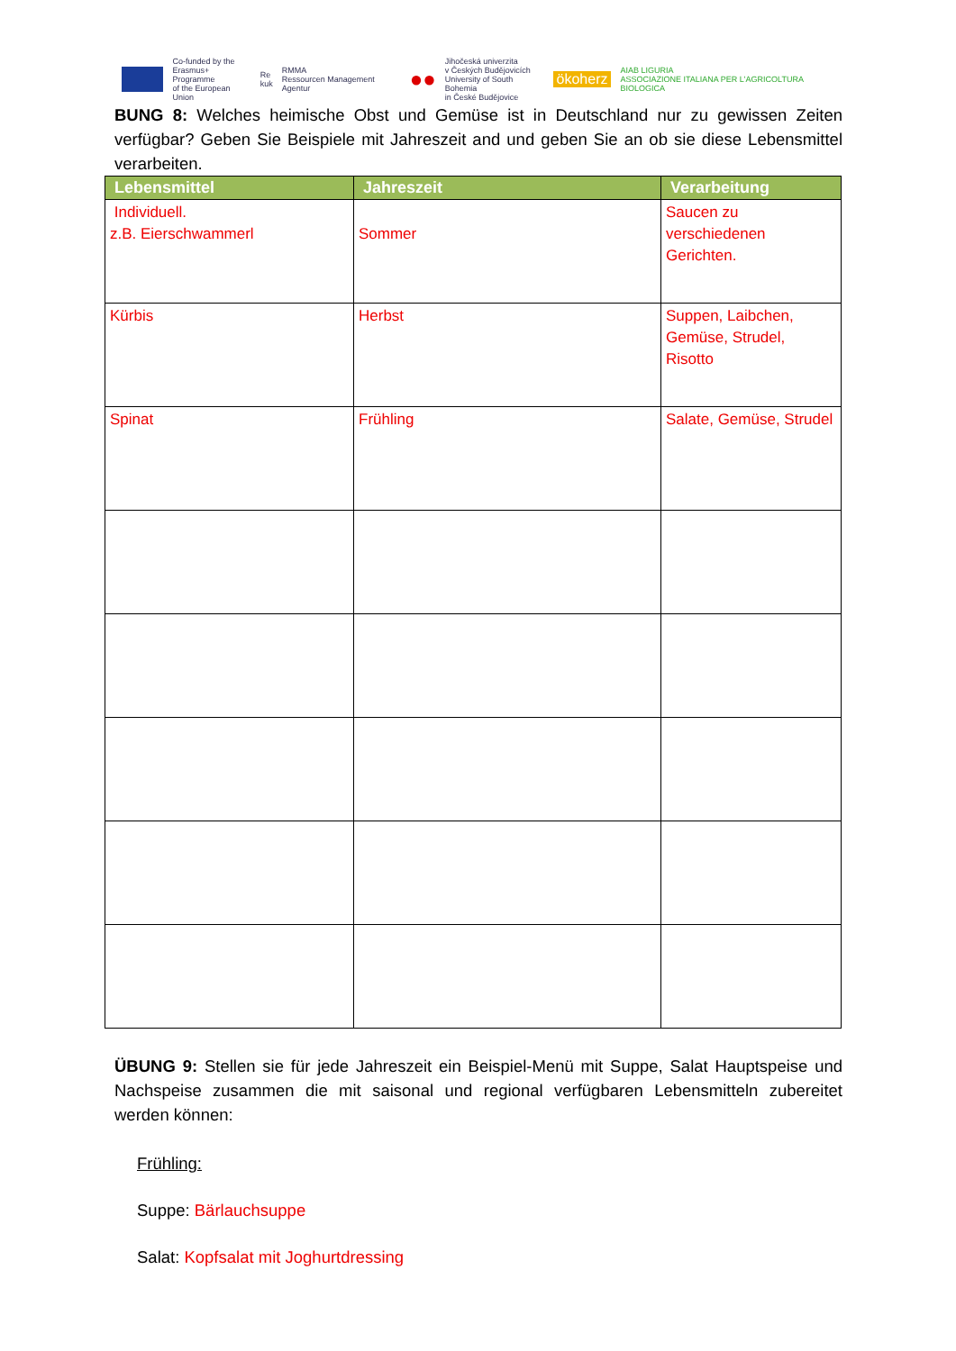Co-funded by the
Erasmus+ Programme
of the European Union
Re
kuk
RMMA
Ressourcen Management Agentur
●●
Jihočeská univerzita
v Českých Budějovicích
University of South Bohemia
in České Budějovice
ökoherz
AIAB LIGURIA
ASSOCIAZIONE ITALIANA PER L'AGRICOLTURA BIOLOGICA
BUNG 8: Welches heimische Obst und Gemüse ist in Deutschland nur zu gewissen Zeiten verfügbar? Geben Sie Beispiele mit Jahreszeit and und geben Sie an ob sie diese Lebensmittel verarbeiten.
| Lebensmittel | Jahreszeit | Verarbeitung |
| --- | --- | --- |
| Individuell. z.B. Eierschwammerl | Sommer | Saucen zu verschiedenen Gerichten. |
| Kürbis | Herbst | Suppen, Laibchen, Gemüse, Strudel, Risotto |
| Spinat | Frühling | Salate, Gemüse, Strudel |
ÜBUNG 9: Stellen sie für jede Jahreszeit ein Beispiel-Menü mit Suppe, Salat Hauptspeise und Nachspeise zusammen die mit saisonal und regional verfügbaren Lebensmitteln zubereitet werden können:
Frühling:
Suppe: Bärlauchsuppe
Salat: Kopfsalat mit Joghurtdressing